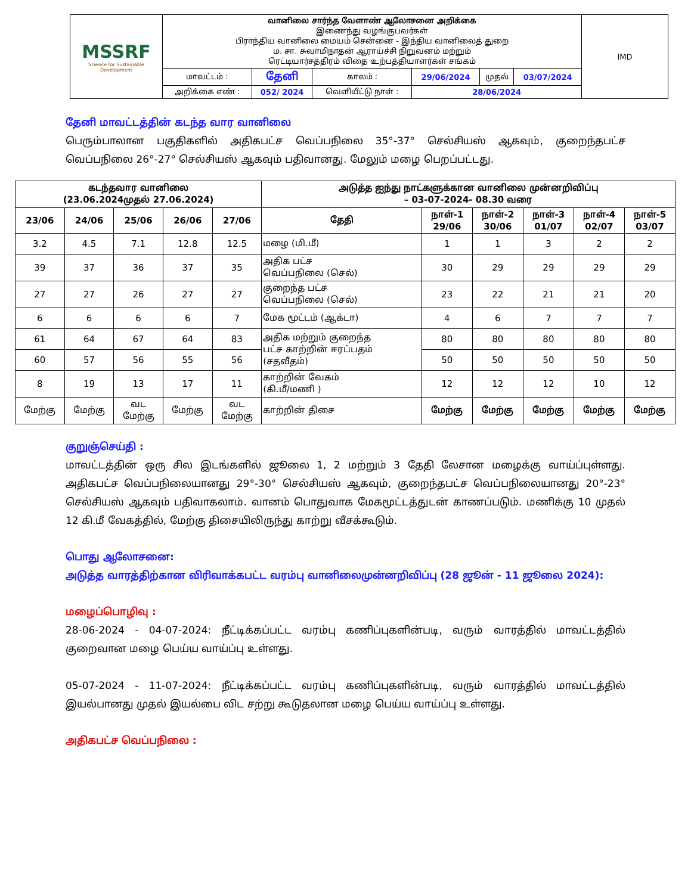| MSSRF Science for Sustainable Development | வானிலை சார்ந்த வேளாண் ஆலோசனை அறிக்கை இணைந்து வழங்குபவர்கள் பிராந்திய வானிலை மையம் சென்னை - இந்திய வானிலைத் துறை ம. சா. சுவாமிநாதன் ஆராய்ச்சி நிறுவனம் மற்றும் ரெட்டியார்சத்திரம் விதை உற்பத்தியாளர்கள் சங்கம் | | | | | | IMD |
| | மாவட்டம் : | தேனி | காலம் : | 29/06/2024 | முதல் | 03/07/2024 | |
| | அறிக்கை எண் : | 052/ 2024 | வெளியீட்டு நாள் : | 28/06/2024 | | | |
தேனி மாவட்டத்தின் கடந்த வார வானிலை
பெரும்பாலான பகுதிகளில் அதிகபட்ச வெப்பநிலை 35°-37° செல்சியஸ் ஆகவும், குறைந்தபட்ச வெப்பநிலை 26°-27° செல்சியஸ் ஆகவும் பதிவானது. மேலும் மழை பெறப்பட்டது.
| கடந்தவார வானிலை (23.06.2024முதல் 27.06.2024) | | | | | அடுத்த ஐந்து நாட்களுக்கான வானிலை முன்னறிவிப்பு – 03-07-2024- 08.30 வரை | | | | | |
| --- | --- | --- | --- | --- | --- | --- | --- | --- | --- | --- |
| 23/06 | 24/06 | 25/06 | 26/06 | 27/06 | தேதி | நாள்-1 29/06 | நாள்-2 30/06 | நாள்-3 01/07 | நாள்-4 02/07 | நாள்-5 03/07 |
| 3.2 | 4.5 | 7.1 | 12.8 | 12.5 | மழை (மி.மீ) | 1 | 1 | 3 | 2 | 2 |
| 39 | 37 | 36 | 37 | 35 | அதிக பட்ச வெப்பநிலை (செல்) | 30 | 29 | 29 | 29 | 29 |
| 27 | 27 | 26 | 27 | 27 | குறைந்த பட்ச வெப்பநிலை (செல்) | 23 | 22 | 21 | 21 | 20 |
| 6 | 6 | 6 | 6 | 7 | மேக மூட்டம் (ஆக்டா) | 4 | 6 | 7 | 7 | 7 |
| 61 | 64 | 67 | 64 | 83 | அதிக மற்றும் குறைந்த பட்ச காற்றின் ஈரப்பதம் (சதவீதம்) | 80 | 80 | 80 | 80 | 80 |
| 60 | 57 | 56 | 55 | 56 | | 50 | 50 | 50 | 50 | 50 |
| 8 | 19 | 13 | 17 | 11 | காற்றின் வேகம் (கி.மீ/மணி ) | 12 | 12 | 12 | 10 | 12 |
| மேற்கு | மேற்கு | வட மேற்கு | மேற்கு | வட மேற்கு | காற்றின் திசை | மேற்கு | மேற்கு | மேற்கு | மேற்கு | மேற்கு |
குறுஞ்செய்தி :
மாவட்டத்தின் ஒரு சில இடங்களில் ஜூலை 1, 2 மற்றும் 3 தேதி லேசான மழைக்கு வாய்ப்புள்ளது. அதிகபட்ச வெப்பநிலையானது 29°-30° செல்சியஸ் ஆகவும், குறைந்தபட்ச வெப்பநிலையானது 20°-23° செல்சியஸ் ஆகவும் பதிவாகலாம். வானம் பொதுவாக மேகமூட்டத்துடன் காணப்படும். மணிக்கு 10 முதல் 12 கி.மீ வேகத்தில், மேற்கு திசையிலிருந்து காற்று வீசக்கூடும்.
பொது ஆலோசனை:
அடுத்த வாரத்திற்கான விரிவாக்கபட்ட வரம்பு வானிலைமுன்னறிவிப்பு (28 ஜூன் - 11 ஜூலை 2024):
மழைப்பொழிவு :
28-06-2024 - 04-07-2024: நீட்டிக்கப்பட்ட வரம்பு கணிப்புகளின்படி, வரும் வாரத்தில் மாவட்டத்தில் குறைவான மழை பெய்ய வாய்ப்பு உள்ளது.
05-07-2024 - 11-07-2024: நீட்டிக்கப்பட்ட வரம்பு கணிப்புகளின்படி, வரும் வாரத்தில் மாவட்டத்தில் இயல்பானது முதல் இயல்பை விட சற்று கூடுதலான மழை பெய்ய வாய்ப்பு உள்ளது.
அதிகபட்ச வெப்பநிலை :